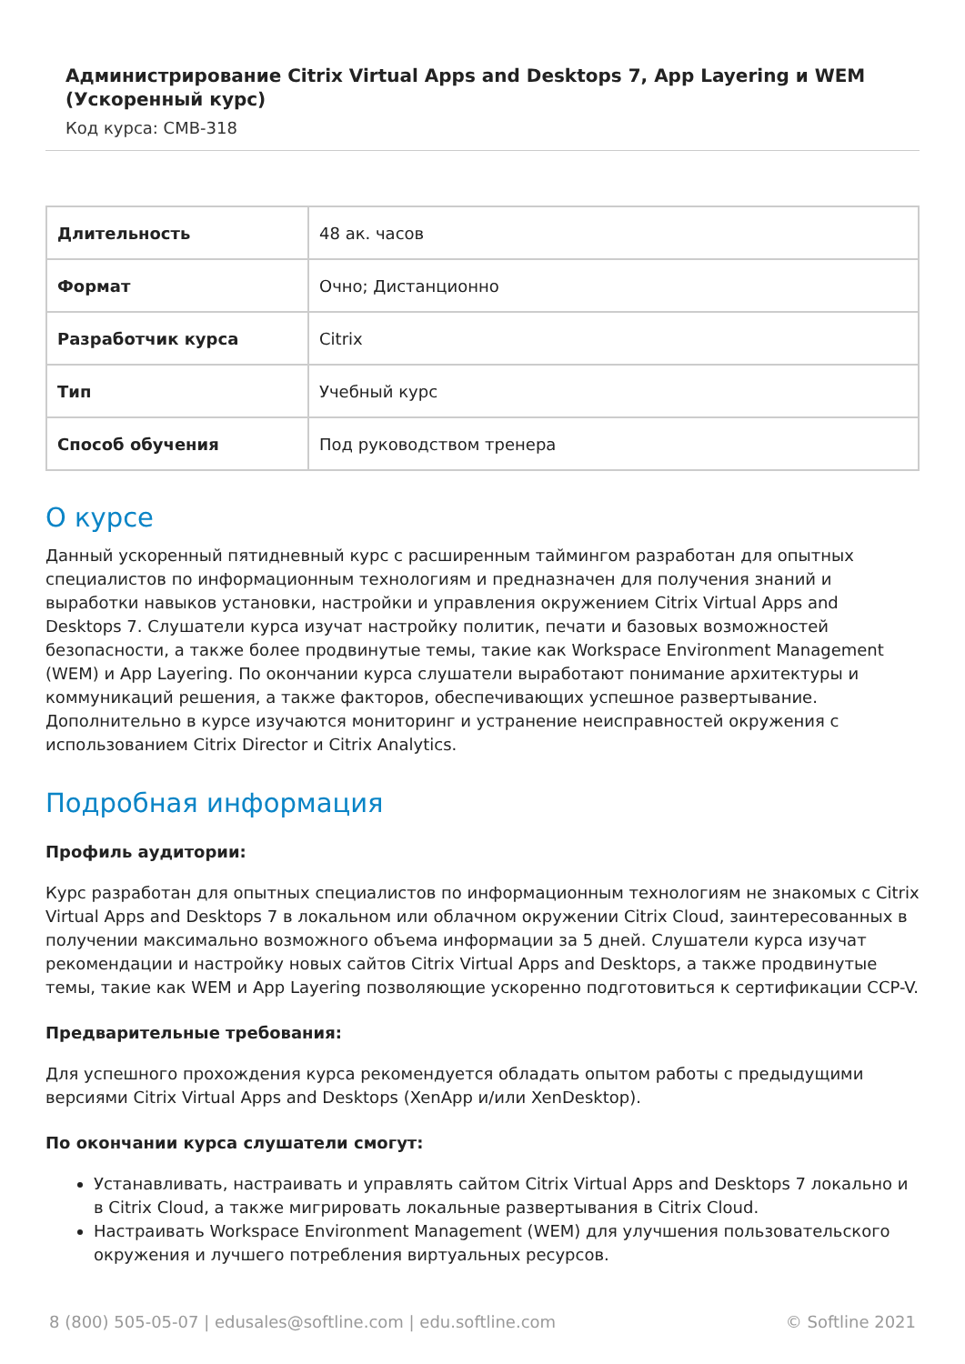Администрирование Citrix Virtual Apps and Desktops 7, App Layering и WEM (Ускоренный курс)
Код курса: CMB-318
| Длительность | 48 ак. часов |
| Формат | Очно; Дистанционно |
| Разработчик курса | Citrix |
| Тип | Учебный курс |
| Способ обучения | Под руководством тренера |
О курсе
Данный ускоренный пятидневный курс с расширенным таймингом разработан для опытных специалистов по информационным технологиям и предназначен для получения знаний и выработки навыков установки, настройки и управления окружением Citrix Virtual Apps and Desktops 7. Слушатели курса изучат настройку политик, печати и базовых возможностей безопасности, а также более продвинутые темы, такие как Workspace Environment Management (WEM) и App Layering. По окончании курса слушатели выработают понимание архитектуры и коммуникаций решения, а также факторов, обеспечивающих успешное развертывание. Дополнительно в курсе изучаются мониторинг и устранение неисправностей окружения с использованием Citrix Director и Citrix Analytics.
Подробная информация
Профиль аудитории:
Курс разработан для опытных специалистов по информационным технологиям не знакомых с Citrix Virtual Apps and Desktops 7 в локальном или облачном окружении Citrix Cloud, заинтересованных в получении максимально возможного объема информации за 5 дней. Слушатели курса изучат рекомендации и настройку новых сайтов Citrix Virtual Apps and Desktops, а также продвинутые темы, такие как WEM и App Layering позволяющие ускоренно подготовиться к сертификации CCP-V.
Предварительные требования:
Для успешного прохождения курса рекомендуется обладать опытом работы с предыдущими версиями Citrix Virtual Apps and Desktops (XenApp и/или XenDesktop).
По окончании курса слушатели смогут:
Устанавливать, настраивать и управлять сайтом Citrix Virtual Apps and Desktops 7 локально и в Citrix Cloud, а также мигрировать локальные развертывания в Citrix Cloud.
Настраивать Workspace Environment Management (WEM) для улучшения пользовательского окружения и лучшего потребления виртуальных ресурсов.
8 (800) 505-05-07 | edusales@softline.com | edu.softline.com © Softline 2021